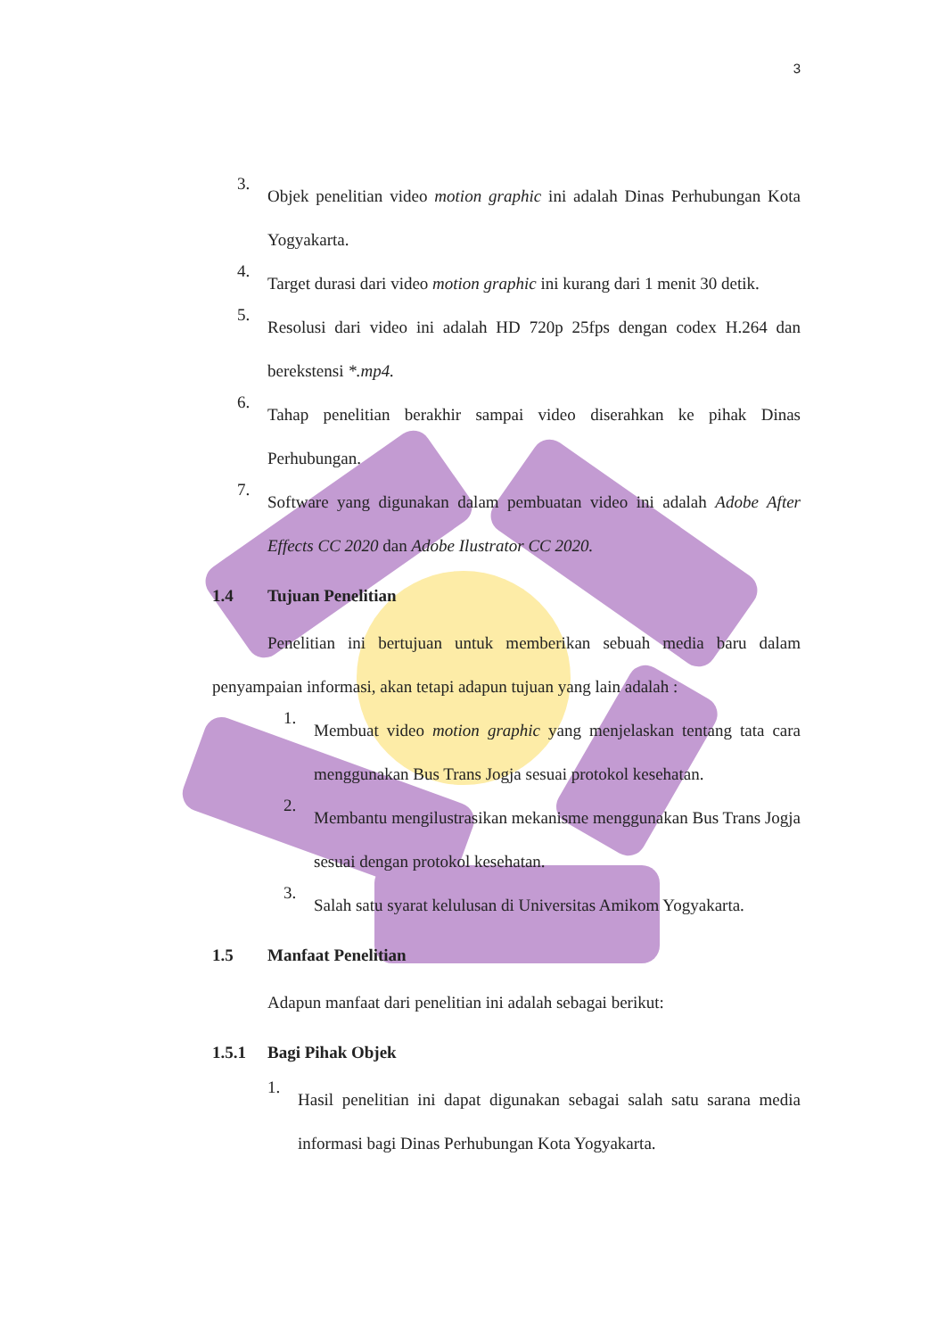3
3.
Objek penelitian video motion graphic ini adalah Dinas Perhubungan Kota Yogyakarta.
4.
Target durasi dari video motion graphic ini kurang dari 1 menit 30 detik.
5.
Resolusi dari video ini adalah HD 720p 25fps dengan codex H.264 dan berekstensi *.mp4.
6.
Tahap penelitian berakhir sampai video diserahkan ke pihak Dinas Perhubungan.
7.
Software yang digunakan dalam pembuatan video ini adalah Adobe After Effects CC 2020 dan Adobe Ilustrator CC 2020.
1.4 Tujuan Penelitian
Penelitian ini bertujuan untuk memberikan sebuah media baru dalam penyampaian informasi, akan tetapi adapun tujuan yang lain adalah :
1.
Membuat video motion graphic yang menjelaskan tentang tata cara menggunakan Bus Trans Jogja sesuai protokol kesehatan.
2.
Membantu mengilustrasikan mekanisme menggunakan Bus Trans Jogja sesuai dengan protokol kesehatan.
3.
Salah satu syarat kelulusan di Universitas Amikom Yogyakarta.
1.5 Manfaat Penelitian
Adapun manfaat dari penelitian ini adalah sebagai berikut:
1.5.1 Bagi Pihak Objek
1.
Hasil penelitian ini dapat digunakan sebagai salah satu sarana media informasi bagi Dinas Perhubungan Kota Yogyakarta.